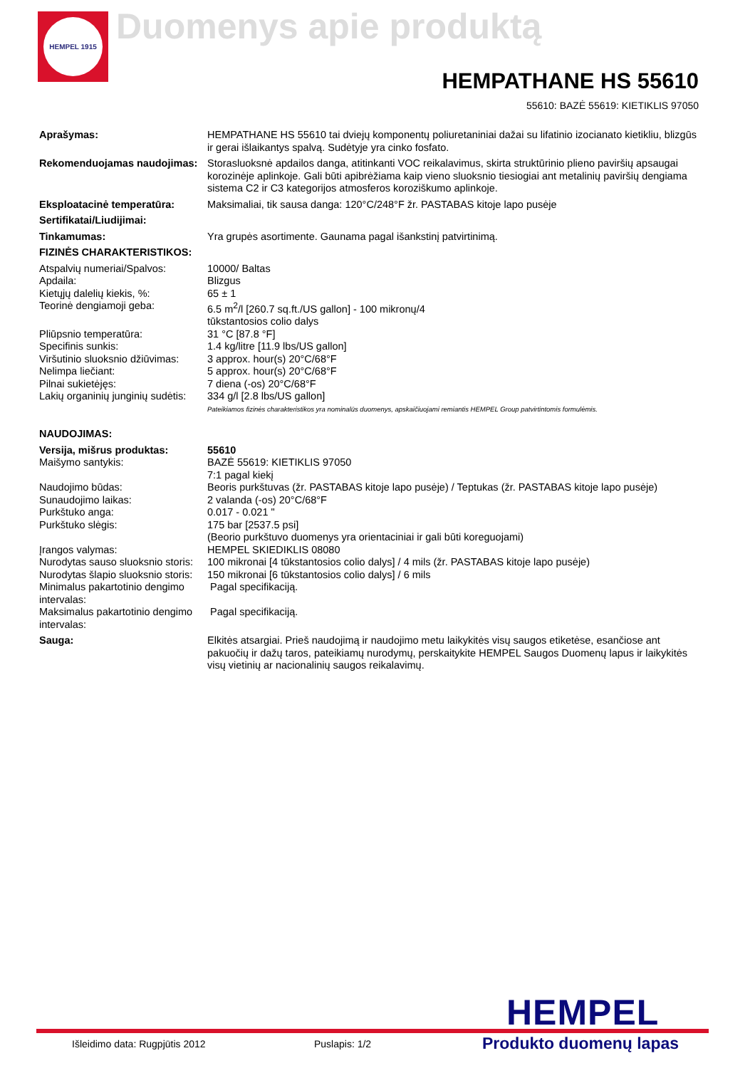HEMPEL 1915
Duomenys apie produktą
HEMPATHANE HS 55610
55610: BAZĖ 55619: KIETIKLIS 97050
| Aprašymas: | HEMPATHANE HS 55610 tai dviejų komponentų poliuretaniniai dažai su lifatinio izocianato kietikliu, blizgūs ir gerai išlaikantys spalvą. Sudėtyje yra cinko fosfato. |
| Rekomenduojamas naudojimas: | Storasluoksnė apdailos danga, atitinkanti VOC reikalavimus, skirta struktūrinio plieno paviršių apsaugai korozinėje aplinkoje. Gali būti apibrėžiama kaip vieno sluoksnio tiesiogiai ant metalinių paviršių dengiama sistema C2 ir C3 kategorijos atmosferos koroziškumo aplinkoje. |
| Eksploatacinė temperatūra: | Maksimaliai, tik sausa danga: 120°C/248°F žr. PASTABAS kitoje lapo pusėje |
| Sertifikatai/Liudijimai: | |
| Tinkamumas: | Yra grupės asortimente. Gaunama pagal išankstinį patvirtinimą. |
| FIZINĖS CHARAKTERISTIKOS: | |
| Atspalvių numeriai/Spalvos: | 10000/ Baltas |
| Apdaila: | Blizgus |
| Kietųjų dalelių kiekis, %: | 65 ± 1 |
| Teorinė dengiamoji geba: | 6.5 m<sup>2</sup>/l [260.7 sq.ft./US gallon] - 100 mikronų/4 tūkstantosios colio dalys |
| Pliūpsnio temperatūra: | 31 °C [87.8 °F] |
| Specifinis sunkis: | 1.4 kg/litre [11.9 lbs/US gallon] |
| Viršutinio sluoksnio džiūvimas: | 3 approx. hour(s) 20°C/68°F |
| Nelimpa liečiant: | 5 approx. hour(s) 20°C/68°F |
| Pilnai sukietėjęs: | 7 diena (-os) 20°C/68°F |
| Lakių organinių junginių sudėtis: | 334 g/l [2.8 lbs/US gallon] |
| | Pateikiamos fizinės charakteristikos yra nominalūs duomenys, apskaičiuojami remiantis HEMPEL Group patvirtintomis formulėmis. |
| NAUDOJIMAS: | |
| Versija, mišrus produktas: | 55610 |
| Maišymo santykis: | BAZĖ 55619: KIETIKLIS 97050 7:1 pagal kiekį |
| Naudojimo būdas: | Beoris purkštuvas (žr. PASTABAS kitoje lapo pusėje) / Teptukas (žr. PASTABAS kitoje lapo pusėje) |
| Sunaudojimo laikas: | 2 valanda (-os) 20°C/68°F |
| Purkštuko anga: | 0.017 - 0.021 " |
| Purkštuko slėgis: | 175 bar [2537.5 psi] (Beorio purkštuvo duomenys yra orientaciniai ir gali būti koreguojami) |
| Įrangos valymas: | HEMPEL SKIEDIKLIS 08080 |
| Nurodytas sauso sluoksnio storis: | 100 mikronai [4 tūkstantosios colio dalys] / 4 mils (žr. PASTABAS kitoje lapo pusėje) |
| Nurodytas šlapio sluoksnio storis: | 150 mikronai [6 tūkstantosios colio dalys] / 6 mils |
| Minimalus pakartotinio dengimo intervalas: | Pagal specifikaciją. |
| Maksimalus pakartotinio dengimo intervalas: | Pagal specifikaciją. |
| Sauga: | Elkitės atsargiai. Prieš naudojimą ir naudojimo metu laikykitės visų saugos etiketėse, esančiose ant pakuočių ir dažų taros, pateikiamų nurodymų, perskaitykite HEMPEL Saugos Duomenų lapus ir laikykitės visų vietinių ar nacionalinių saugos reikalavimų. |
HEMPEL
Išleidimo data: Rugpjūtis 2012 Puslapis: 1/2 Produkto duomenų lapas